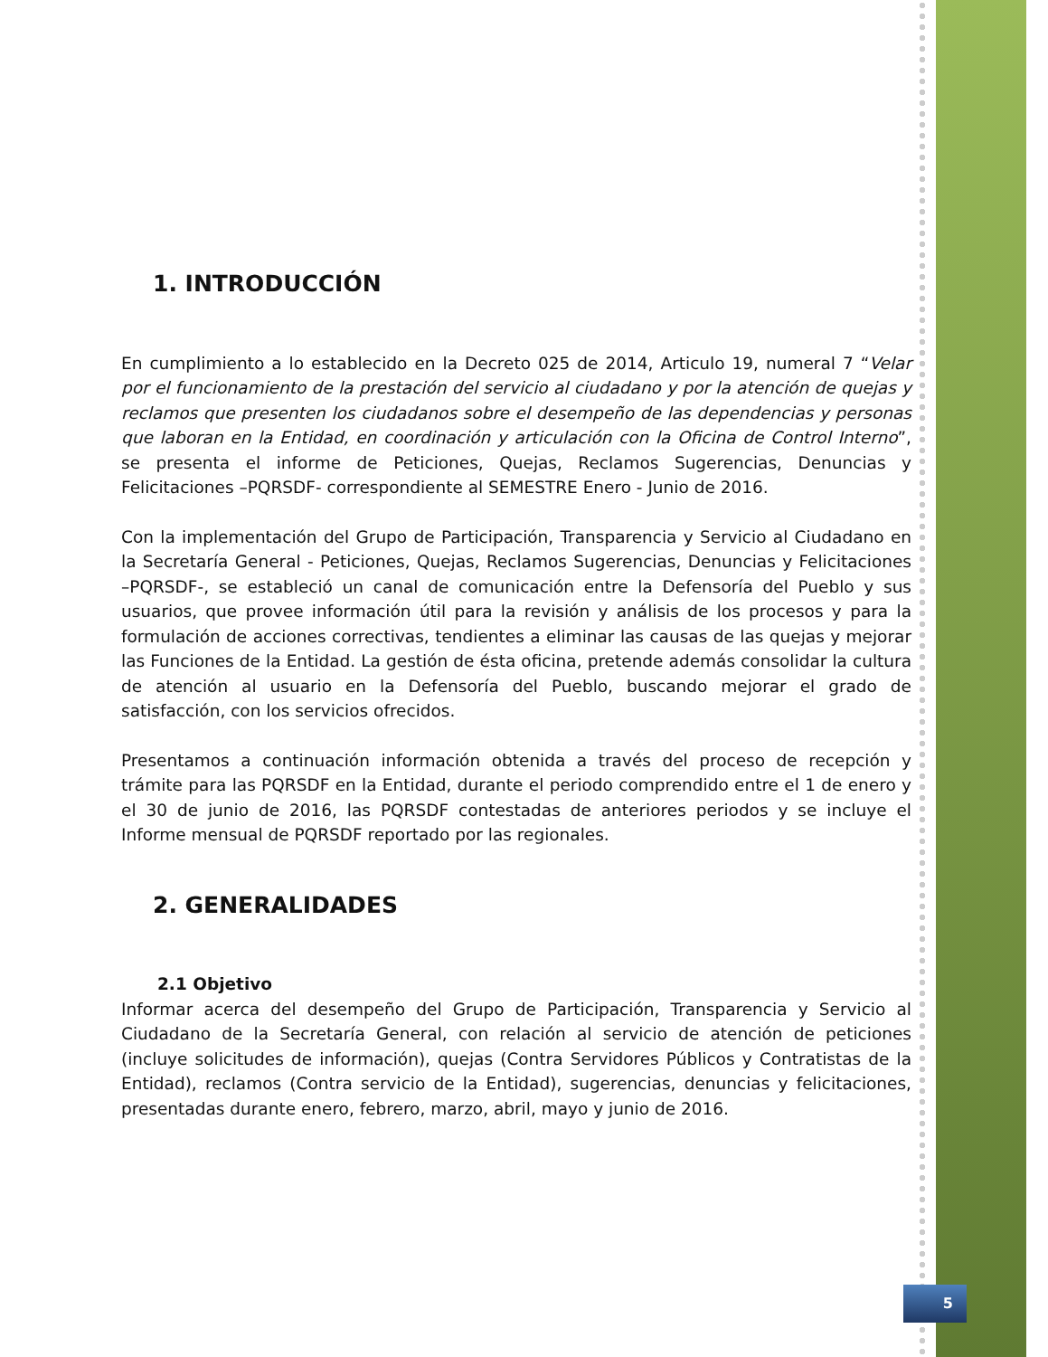1. INTRODUCCIÓN
En cumplimiento a lo establecido en la Decreto 025 de 2014, Articulo 19, numeral 7 “Velar por el funcionamiento de la prestación del servicio al ciudadano y por la atención de quejas y reclamos que presenten los ciudadanos sobre el desempeño de las dependencias y personas que laboran en la Entidad, en coordinación y articulación con la Oficina de Control Interno”, se presenta el informe de Peticiones, Quejas, Reclamos Sugerencias, Denuncias y Felicitaciones –PQRSDF- correspondiente al SEMESTRE Enero - Junio de 2016.
Con la implementación del Grupo de Participación, Transparencia y Servicio al Ciudadano en la Secretaría General - Peticiones, Quejas, Reclamos Sugerencias, Denuncias y Felicitaciones –PQRSDF-, se estableció un canal de comunicación entre la Defensoría del Pueblo y sus usuarios, que provee información útil para la revisión y análisis de los procesos y para la formulación de acciones correctivas, tendientes a eliminar las causas de las quejas y mejorar las Funciones de la Entidad. La gestión de ésta oficina, pretende además consolidar la cultura de atención al usuario en la Defensoría del Pueblo, buscando mejorar el grado de satisfacción, con los servicios ofrecidos.
Presentamos a continuación información obtenida a través del proceso de recepción y trámite para las PQRSDF en la Entidad, durante el periodo comprendido entre el 1 de enero y el 30 de junio de 2016, las PQRSDF contestadas de anteriores periodos y se incluye el Informe mensual de PQRSDF reportado por las regionales.
2. GENERALIDADES
2.1 Objetivo
Informar acerca del desempeño del Grupo de Participación, Transparencia y Servicio al Ciudadano de la Secretaría General, con relación al servicio de atención de peticiones (incluye solicitudes de información), quejas (Contra Servidores Públicos y Contratistas de la Entidad), reclamos (Contra servicio de la Entidad), sugerencias, denuncias y felicitaciones, presentadas durante enero, febrero, marzo, abril, mayo y junio de 2016.
5